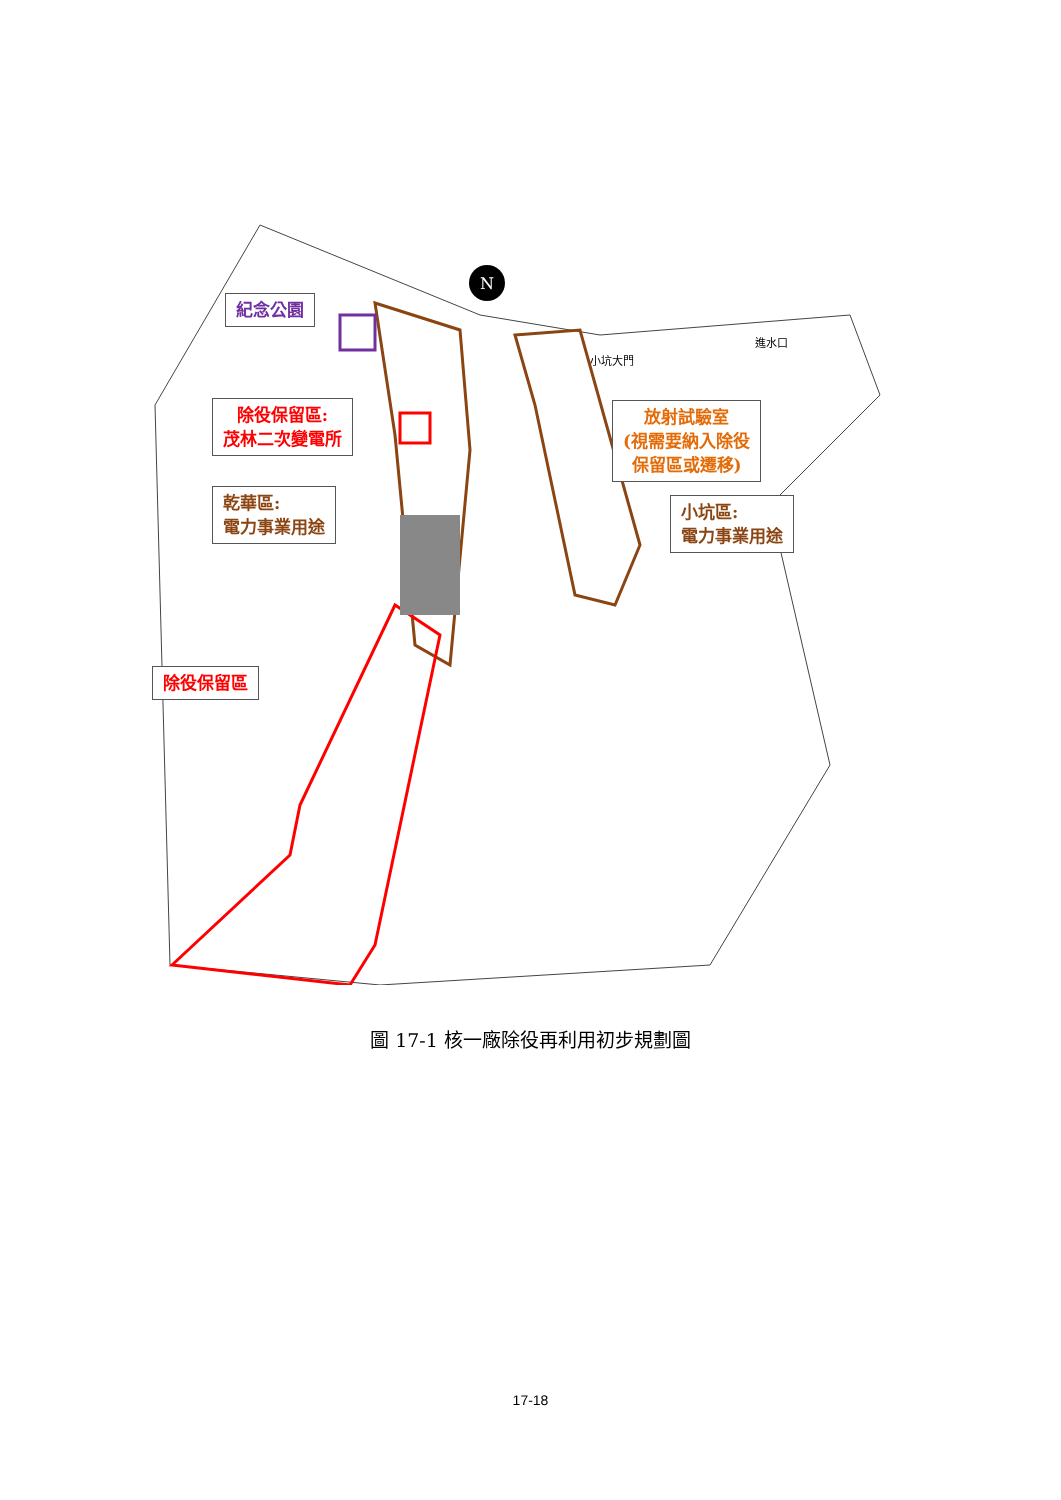N
進水口
小坑大門
紀念公園
除役保留區:
茂林二次變電所
乾華區:
電力事業用途
除役保留區
放射試驗室
(視需要納入除役
保留區或遷移)
小坑區:
電力事業用途
圖 17-1 核一廠除役再利用初步規劃圖
17-18